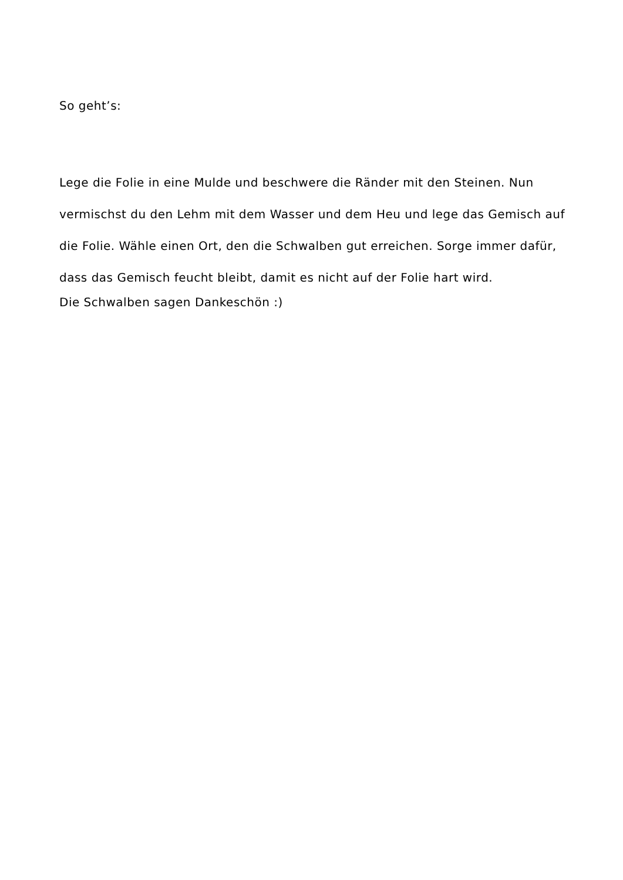So geht’s:
Lege die Folie in eine Mulde und beschwere die Ränder mit den Steinen. Nun vermischst du den Lehm mit dem Wasser und dem Heu und lege das Gemisch auf die Folie. Wähle einen Ort, den die Schwalben gut erreichen. Sorge immer dafür, dass das Gemisch feucht bleibt, damit es nicht auf der Folie hart wird.
Die Schwalben sagen Dankeschön :)